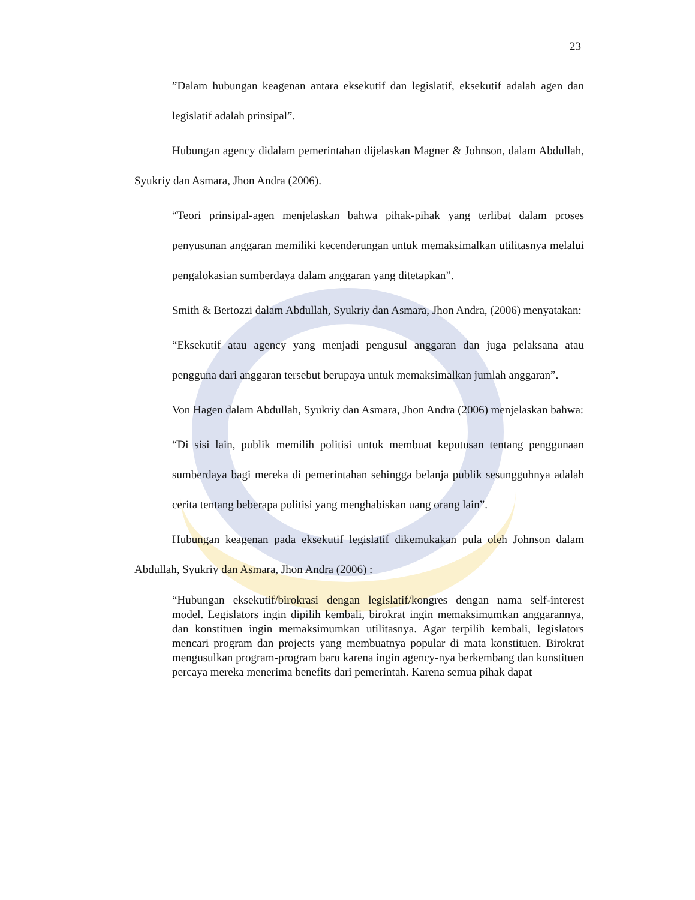23
”Dalam hubungan keagenan antara eksekutif dan legislatif, eksekutif adalah agen dan legislatif adalah prinsipal”.
Hubungan agency didalam pemerintahan dijelaskan Magner & Johnson, dalam Abdullah, Syukriy dan Asmara, Jhon Andra (2006).
“Teori prinsipal-agen menjelaskan bahwa pihak-pihak yang terlibat dalam proses penyusunan anggaran memiliki kecenderungan untuk memaksimalkan utilitasnya melalui pengalokasian sumberdaya dalam anggaran yang ditetapkan”.
Smith & Bertozzi dalam Abdullah, Syukriy dan Asmara, Jhon Andra, (2006) menyatakan:
“Eksekutif atau agency yang menjadi pengusul anggaran dan juga pelaksana atau pengguna dari anggaran tersebut berupaya untuk memaksimalkan jumlah anggaran”.
Von Hagen dalam Abdullah, Syukriy dan Asmara, Jhon Andra (2006) menjelaskan bahwa:
“Di sisi lain, publik memilih politisi untuk membuat keputusan tentang penggunaan sumberdaya bagi mereka di pemerintahan sehingga belanja publik sesungguhnya adalah cerita tentang beberapa politisi yang menghabiskan uang orang lain”.
Hubungan keagenan pada eksekutif legislatif dikemukakan pula oleh Johnson dalam Abdullah, Syukriy dan Asmara, Jhon Andra (2006) :
“Hubungan eksekutif/birokrasi dengan legislatif/kongres dengan nama self-interest model. Legislators ingin dipilih kembali, birokrat ingin memaksimumkan anggarannya, dan konstituen ingin memaksimumkan utilitasnya. Agar terpilih kembali, legislators mencari program dan projects yang membuatnya popular di mata konstituen. Birokrat mengusulkan program-program baru karena ingin agency-nya berkembang dan konstituen percaya mereka menerima benefits dari pemerintah. Karena semua pihak dapat